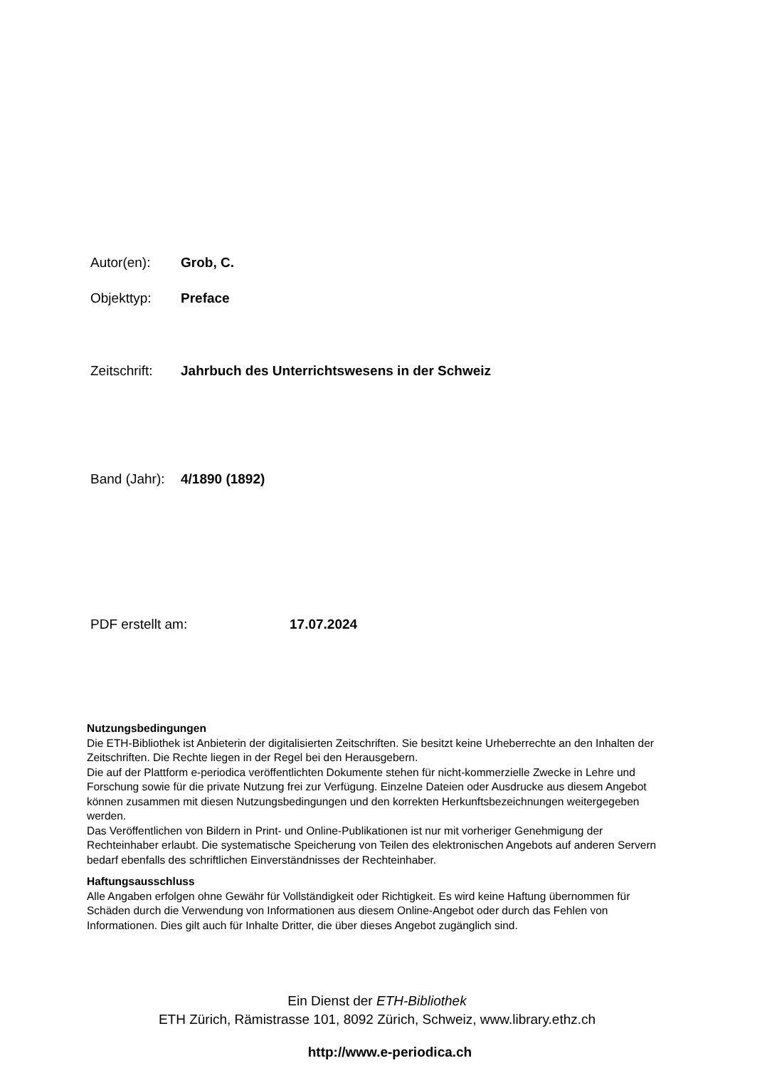Autor(en): Grob, C.
Objekttyp: Preface
Zeitschrift: Jahrbuch des Unterrichtswesens in der Schweiz
Band (Jahr): 4/1890 (1892)
PDF erstellt am: 17.07.2024
Nutzungsbedingungen
Die ETH-Bibliothek ist Anbieterin der digitalisierten Zeitschriften. Sie besitzt keine Urheberrechte an den Inhalten der Zeitschriften. Die Rechte liegen in der Regel bei den Herausgebern.
Die auf der Plattform e-periodica veröffentlichten Dokumente stehen für nicht-kommerzielle Zwecke in Lehre und Forschung sowie für die private Nutzung frei zur Verfügung. Einzelne Dateien oder Ausdrucke aus diesem Angebot können zusammen mit diesen Nutzungsbedingungen und den korrekten Herkunftsbezeichnungen weitergegeben werden.
Das Veröffentlichen von Bildern in Print- und Online-Publikationen ist nur mit vorheriger Genehmigung der Rechteinhaber erlaubt. Die systematische Speicherung von Teilen des elektronischen Angebots auf anderen Servern bedarf ebenfalls des schriftlichen Einverständnisses der Rechteinhaber.
Haftungsausschluss
Alle Angaben erfolgen ohne Gewähr für Vollständigkeit oder Richtigkeit. Es wird keine Haftung übernommen für Schäden durch die Verwendung von Informationen aus diesem Online-Angebot oder durch das Fehlen von Informationen. Dies gilt auch für Inhalte Dritter, die über dieses Angebot zugänglich sind.
Ein Dienst der ETH-Bibliothek
ETH Zürich, Rämistrasse 101, 8092 Zürich, Schweiz, www.library.ethz.ch
http://www.e-periodica.ch